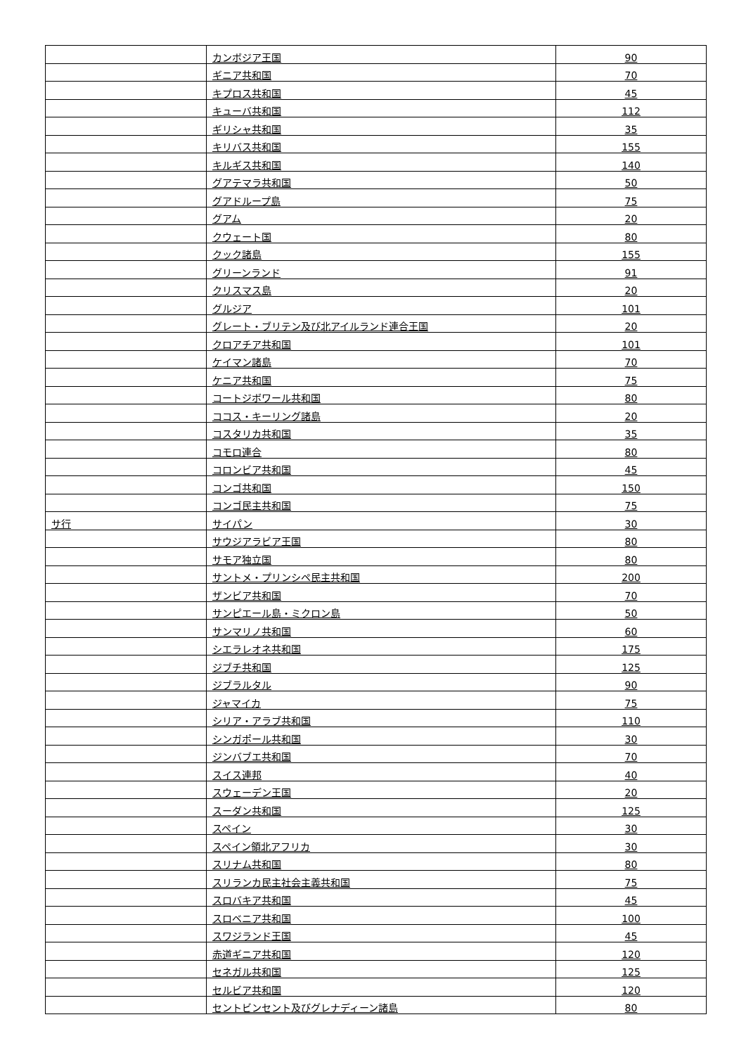| | カンボジア王国 | 90 |
| | ギニア共和国 | 70 |
| | キプロス共和国 | 45 |
| | キューバ共和国 | 112 |
| | ギリシャ共和国 | 35 |
| | キリバス共和国 | 155 |
| | キルギス共和国 | 140 |
| | グアテマラ共和国 | 50 |
| | グアドループ島 | 75 |
| | グアム | 20 |
| | クウェート国 | 80 |
| | クック諸島 | 155 |
| | グリーンランド | 91 |
| | クリスマス島 | 20 |
| | グルジア | 101 |
| | グレート・ブリテン及び北アイルランド連合王国 | 20 |
| | クロアチア共和国 | 101 |
| | ケイマン諸島 | 70 |
| | ケニア共和国 | 75 |
| | コートジボワール共和国 | 80 |
| | ココス・キーリング諸島 | 20 |
| | コスタリカ共和国 | 35 |
| | コモロ連合 | 80 |
| | コロンビア共和国 | 45 |
| | コンゴ共和国 | 150 |
| | コンゴ民主共和国 | 75 |
| サ行 | サイパン | 30 |
| | サウジアラビア王国 | 80 |
| | サモア独立国 | 80 |
| | サントメ・プリンシペ民主共和国 | 200 |
| | ザンビア共和国 | 70 |
| | サンピエール島・ミクロン島 | 50 |
| | サンマリノ共和国 | 60 |
| | シエラレオネ共和国 | 175 |
| | ジブチ共和国 | 125 |
| | ジブラルタル | 90 |
| | ジャマイカ | 75 |
| | シリア・アラブ共和国 | 110 |
| | シンガポール共和国 | 30 |
| | ジンバブエ共和国 | 70 |
| | スイス連邦 | 40 |
| | スウェーデン王国 | 20 |
| | スーダン共和国 | 125 |
| | スペイン | 30 |
| | スペイン領北アフリカ | 30 |
| | スリナム共和国 | 80 |
| | スリランカ民主社会主義共和国 | 75 |
| | スロバキア共和国 | 45 |
| | スロベニア共和国 | 100 |
| | スワジランド王国 | 45 |
| | 赤道ギニア共和国 | 120 |
| | セネガル共和国 | 125 |
| | セルビア共和国 | 120 |
| | セントビンセント及びグレナディーン諸島 | 80 |